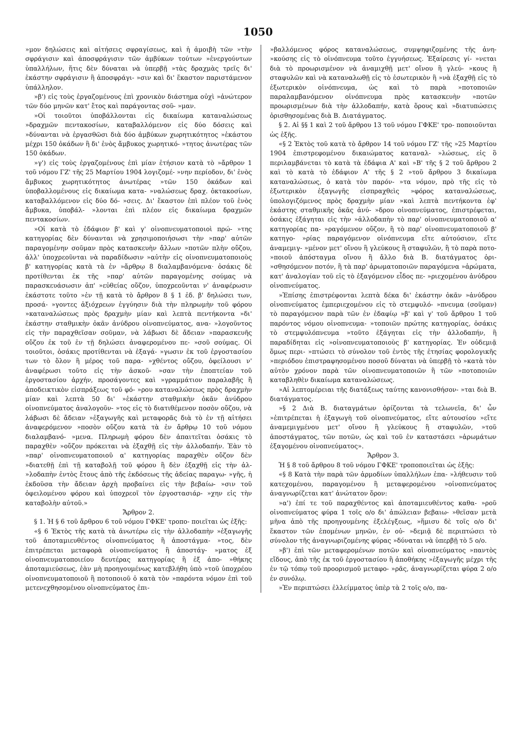1050
»μον δηλώσεις καὶ αἰτήσεις σφραγίσεως, καὶ ἡ ἀμοιβὴ τῶν »τὴν σφράγισιν καὶ ἀποσφράγισιν τῶν ἀμβύκων τούτων »ἐνεργούντων ὑπαλλήλων, ἥτις δὲν δύναται νὰ ὑπερβῇ »τὰς δραχμὰς τρεῖς δι' ἑκάστην σφράγισιν ἢ ἀποσφράγι- »σιν καὶ δι' ἕκαστον παριστάμενον ὑπάλληλον.
»β') εἰς τοὺς ἐργαζομένους ἐπὶ χρονικὸν διάστημα οὐχὶ »ἀνώτερον τῶν δύο μηνῶν κατ' ἔτος καὶ παράγοντας σοῦ- »μαν.
»Οἱ τοιοῦτοι ὑποβάλλονται εἰς δικαίωμα καταναλώσεως »δραχμῶν πεντακοσίων, καταβαλλόμενον εἰς δύο δόσεις καὶ »δύνανται νὰ ἐργασθῶσι διὰ δύο ἀμβύκων χωρητικότητος »ἑκάστου μέχρι 150 ὀκάδων ἢ δι' ἑνὸς ἄμβυκος χωρητικό- »τητος ἀνωτέρας τῶν 150 ὀκάδων.
»γ') εἰς τοὺς ἐργαζομένους ἐπὶ μίαν ἐτήσιον κατὰ τὸ »ἄρθρον 1 τοῦ νόμου ΓΖ' τῆς 25 Μαρτίου 1904 λογιζομέ- »νην περίοδον, δι' ἑνὸς ἄμβυκος χωρητικότητος ἀνωτέρας »τῶν 150 ὀκάδων καὶ ὑποβαλλομένους εἰς δικαίωμα κατα- »ναλώσεως δραχ. ὀκτακοσίων, καταβαλλόμενον εἰς δύο δό- »σεις. Δι' ἕκαστον ἐπὶ πλέον τοῦ ἑνὸς ἄμβυκα, ὑποβάλ- »λονται ἐπὶ πλέον εἰς δικαίωμα δραχμῶν πεντακοσίων.
»Οἱ κατὰ τὸ ἐδάφιον β' καὶ γ' οἰνοπνευματοποιοὶ πρώ- »της κατηγορίας δὲν δύνανται νὰ χρησιμοποιήσωσι τὴν »παρ' αὐτῶν παραγομένην σοῦμαν πρὸς κατασκευὴν ἄλλων »ποτῶν πλὴν οὔζου, ἀλλ' ὑποχρεοῦνται νὰ παραδίδωσιν »αὐτὴν εἰς οἰνοπνευματοποιοὺς β' κατηγορίας κατὰ τὰ ἐν »ἄρθρῳ 8 διαλαμβανόμενα· ὁσάκις δὲ προτίθενται ἐκ τῆς »παρ' αὐτῶν παραγομένης σούμας νὰ παρασκευάσωσιν ἀπ' »εὐθείας οὔζον, ὑποχρεοῦνται ν' ἀναφέρωσιν ἑκάστοτε τοῦτο »ἐν τῇ κατὰ τὸ ἄρθρον 8 § 1 ἐδ. β' δηλώσει των, προσά- »γοντες ἀξιόχρεων ἐγγύησιν διὰ τὴν πληρωμὴν τοῦ φόρου »καταναλώσεως πρὸς δραχμὴν μίαν καὶ λεπτὰ πεντήκοντα »δι' ἑκάστην σταθμικὴν ὀκᾶν ἀνύδρου οἰνοπνεύματος, ανα- »λογοῦντος εἰς τὴν παραχθεῖσαν σοῦμαν, νὰ λάβωσι δὲ ἄδειαν »παρασκευῆς οὔζου ἐκ τοῦ ἐν τῇ δηλώσει ἀναφερομένου πε- »σοῦ σούμας. Οἱ τοιοῦτοι, ὁσάκις προτίθενται νὰ ἐξαγά- »γωσιν ἐκ τοῦ ἐργοστασίου των τὸ ὅλον ἢ μέρος τοῦ παρα- »χθέντος οὔζου, ὀφείλουσι ν' ἀναφέρωσι τοῦτο εἰς τὴν ἀσκοῦ- »σαν τὴν ἐποπτείαν τοῦ ἐργοστασίου ἀρχήν, προσάγοντες καὶ »γραμμάτιον παραλαβῆς ἢ ἀποδεικτικὸν εἰσπράξεως τοῦ φό- »ρου καταναλώσεως πρὸς δραχμὴν μίαν καὶ λεπτὰ 50 δι' »ἑκάστην σταθμικὴν ὀκᾶν ἀνύδρου οἰνοπνεύματος ἀναλογοῦν- »τος εἰς τὸ διατιθέμενον ποσὸν οὔζου, νὰ λάβωσι δὲ ἄδειαν »ἐξαγωγῆς καὶ μεταφορᾶς διὰ τὸ ἐν τῇ αἰτήσει ἀναφερόμενον »ποσὸν οὔζου κατὰ τὰ ἐν ἄρθρῳ 10 τοῦ νόμου διαλαμβανό- »μενα. Πληρωμὴ φόρου δὲν ἀπαιτεῖται ὁσάκις τὸ παραχθὲν »οὔζον πρόκειται νὰ ἐξαχθῇ εἰς τὴν ἀλλοδαπήν. Ἐὰν τὸ »παρ' οἰνοπνευματοποιοῦ α' κατηγορίας παραχθὲν οὔζον δὲν »διατεθῇ ἐπὶ τῇ καταβολῇ τοῦ φόρου ἢ δὲν ἐξαχθῇ εἰς τὴν ἀλ- »λοδαπὴν ἐντὸς ἔτους ἀπὸ τῆς ἐκδόσεως τῆς ἀδείας παραγω- »γῆς, ἡ ἐκδοῦσα τὴν ἄδειαν ἀρχὴ προβαίνει εἰς τὴν βεβαίω- »σιν τοῦ ὀφειλομένου φόρου καὶ ὑποχρεοῖ τὸν ἐργοστασιάρ- »χην εἰς τὴν καταβολὴν αὐτοῦ.»
Ἄρθρον 2.
§ 1. Ἡ § 6 τοῦ ἄρθρου 6 τοῦ νόμου ΓΦΚΕ' τροπο- ποιεῖται ὡς ἑξῆς:
«§ 6 Ἐκτὸς τῆς κατὰ τὰ ἀνωτέρω εἰς τὴν ἀλλοδαπὴν »ἐξαγωγῆς τοῦ ἀποταμιευθέντος οἰνοπνεύματος ἢ ἀποστάγμα- »τος, δὲν ἐπιτρέπεται μεταφορὰ οἰνοπνεύματος ἢ ἀποστάγ- »ματος ἐξ οἰνοπνευματοποιείου δευτέρας κατηγορίας ἢ ἐξ ἀπο- »θήκης ἀποταμιεύσεως, ἐὰν μὴ προηγουμένως κατεβλήθη ὑπὸ »τοῦ ὑποχρέου οἰνοπνευματοποιοῦ ἢ ποτοποιοῦ ὁ κατὰ τὸν »παρόντα νόμον ἐπὶ τοῦ μετενεχθησομένου οἰνοπνεύματος ἐπι-
»βαλλόμενος φόρος καταναλώσεως, συμψηφιζομένης τῆς ἀνη- »κούσης εἰς τὸ οἰνόπνευμα τοῦτο ἐγγυήσεως. Ἐξαίρεσις γί- »νεται διὰ τὸ προωρισμένον νὰ ἀναμιχθῇ μετ' οἴνου ἢ γλεύ- »κους ἢ σταφυλῶν καὶ νὰ καταναλωθῇ εἰς τὸ ἐσωτερικὸν ἢ »νὰ ἐξαχθῇ εἰς τὸ ἐξωτερικὸν οἰνόπνευμα, ὡς καὶ τὸ παρὰ »ποτοποιῶν παραλαμβανόμενον οἰνόπνευμα πρὸς κατασκευὴν »ποτῶν προωρισμένων διὰ τὴν ἀλλοδαπήν, κατὰ ὅρους καὶ »διατυπώσεις ὁρισθησομένας διὰ Β. Διατάγματος.
§ 2. Αἱ §§ 1 καὶ 2 τοῦ ἄρθρου 13 τοῦ νόμου ΓΦΚΕ' τρο- ποποιοῦνται ὡς ἑξῆς.
«§ 2 Ἐκτὸς τοῦ κατὰ τὸ ἄρθρον 14 τοῦ νόμου ΓΖ' τῆς »25 Μαρτίου 1904 ἐπιστρεφομένου δικαιώματος καταναλ- »λώσεως, εἰς ὃ περιλαμβάνεται τὸ κατὰ τὰ ἐδάφια Α' καὶ »Β' τῆς § 2 τοῦ ἄρθρου 2 καὶ τὸ κατὰ τὸ ἐδάφιον Α' τῆς § 2 »τοῦ ἄρθρου 3 δικαίωμα καταναλώσεως, ὁ κατὰ τὸν παρόν- »τα νόμον, πρὸ τῆς εἰς τὸ ἐξωτερικὸν ἐξαγωγῆς εἰσπραχθεὶς »φόρος καταναλώσεως, ὑπολογιζόμενος πρὸς δραχμὴν μίαν »καὶ λεπτὰ πεντήκοντα ἐφ' ἑκάστης σταθμικῆς ὀκᾶς ἀνύ- »δρου οἰνοπνεύματος, ἐπιστρέφεται, ὁσάκις ἐξάγηται εἰς τὴν »ἀλλοδαπὴν τὸ παρ' οἰνοπνευματοποιοῦ α' κατηγορίας πα- »ραγόμενον οὔζον, ἢ τὸ παρ' οἰνοπνευματοποιοῦ β' κατηγο- »ρίας παραγόμενον οἰνόπνευμα εἴτε αὐτούσιον, εἴτε ἀναμεμιγ- »μένον μετ' οἴνου ἢ γλεύκους ἢ σταφυλῶν, ἢ τὸ παρὰ ποτο- »ποιοῦ ἀπόσταγμα οἴνου ἢ ἄλλο διὰ Β. διατάγματος ὁρι- »σθησόμενον ποτόν, ἢ τὰ παρ' ἀρωματοποιῶν παραγόμενα »ἀρώματα, κατ' ἀναλογίαν τοῦ εἰς τὸ ἐξαγόμενον εἶδος πε- »ριεχομένου ἀνύδρου οἰνοπνεύματος.
»Ἐπίσης ἐπιστρέφονται λεπτὰ δέκα δι' ἑκάστην ὀκᾶν »ἀνύδρου οἰνοπνεύματος ἐμπεριεχομένου εἰς τὸ στεμφυλό- »πνευμα (σοῦμαν) τὸ παραγόμενον παρὰ τῶν ἐν ἐδαφίῳ »β' καὶ γ' τοῦ ἄρθρου 1 τοῦ παρόντος νόμου οἰνοπνευμα- »τοποιῶν πρώτης κατηγορίας, ὁσάκις τὸ στεμφυλόπνευμα »τοῦτο ἐξάγηται εἰς τὴν ἀλλοδαπήν, ἢ παραδίδηται εἰς »οἰνοπνευματοποιοὺς β' κατηγορίας. Ἐν οὐδεμιᾷ ὅμως περι- »πτώσει τὸ σύνολον τοῦ ἐντὸς τῆς ἐτησίας φορολογικῆς »περιόδου ἐπιστραφησομένου ποσοῦ δύναται νὰ ὑπερβῇ τὸ »κατὰ τὸν αὐτὸν χρόνον παρὰ τῶν οἰνοπνευματοποιῶν ἢ τῶν »ποτοποιῶν καταβληθὲν δικαίωμα καταναλώσεως.
»Αἱ λεπτομέρειαι τῆς διατάξεως ταύτης κανονισθήσον- »ται διὰ Β. διατάγματος.
»§ 2 Διὰ Β. διαταγμάτων ὁρίζονται τὰ τελωνεῖα, δι' ὧν »ἐπιτρέπεται ἡ ἐξαγωγὴ τοῦ οἰνοπνεύματος, εἴτε αὐτουσίου »εἴτε ἀναμεμιγμένου μετ' οἴνου ἢ γλεύκους ἢ σταφυλῶν, »τοῦ ἀποστάγματος, τῶν ποτῶν, ὡς καὶ τοῦ ἐν καταστάσει »ἀρωμάτων ἐξαγομένου οἰνοπνεύματος».
Ἄρθρον 3.
Ἡ § 8 τοῦ ἄρθρου 8 τοῦ νόμου ΓΦΚΕ' τροποποιεῖται ὡς ἑξῆς:
«§ 8 Κατὰ τὴν παρὰ τῶν ἁρμοδίων ὑπαλλήλων ἐπα- »λήθευσιν τοῦ κατεχομένου, παραγομένου ἢ μεταφερομένου »οἰνοπνεύματος ἀναγνωρίζεται κατ' ἀνώτατον ὅρον:
»α') ἐπί τε τοῦ παραχθέντος καὶ ἀποταμιευθέντος καθα- »ροῦ οἰνοπνεύματος φύρα 1 τοῖς ο/ο δι' ἀπώλειαν βεβαιω- »θεῖσαν μετὰ μῆνα ἀπὸ τῆς προηγουμένης ἐξελέγξεως, »ἥμισυ δὲ τοῖς ο/ο δι' ἕκαστον τῶν ἑπομένων μηνῶν, ἐν οὐ- »δεμιᾷ δὲ περιπτώσει τὸ σύνολον τῆς ἀναγνωριζομένης φύρας »δύναται νὰ ὑπερβῇ τὸ 5 ο/ο.
»β') ἐπὶ τῶν μεταφερομένων ποτῶν καὶ οἰνοπνεύματος »παντὸς εἴδους, ἀπὸ τῆς ἐκ τοῦ ἐργοστασίου ἢ ἀποθήκης »ἐξαγωγῆς μέχρι τῆς ἐν τῷ τόπῳ τοῦ προορισμοῦ μεταφο- »ρᾶς, ἀναγνωρίζεται φύρα 2 ο/ο ἐν συνόλῳ.
»Ἐν περιπτώσει ἐλλείμματος ὑπὲρ τὰ 2 τοῖς ο/ο, πα-